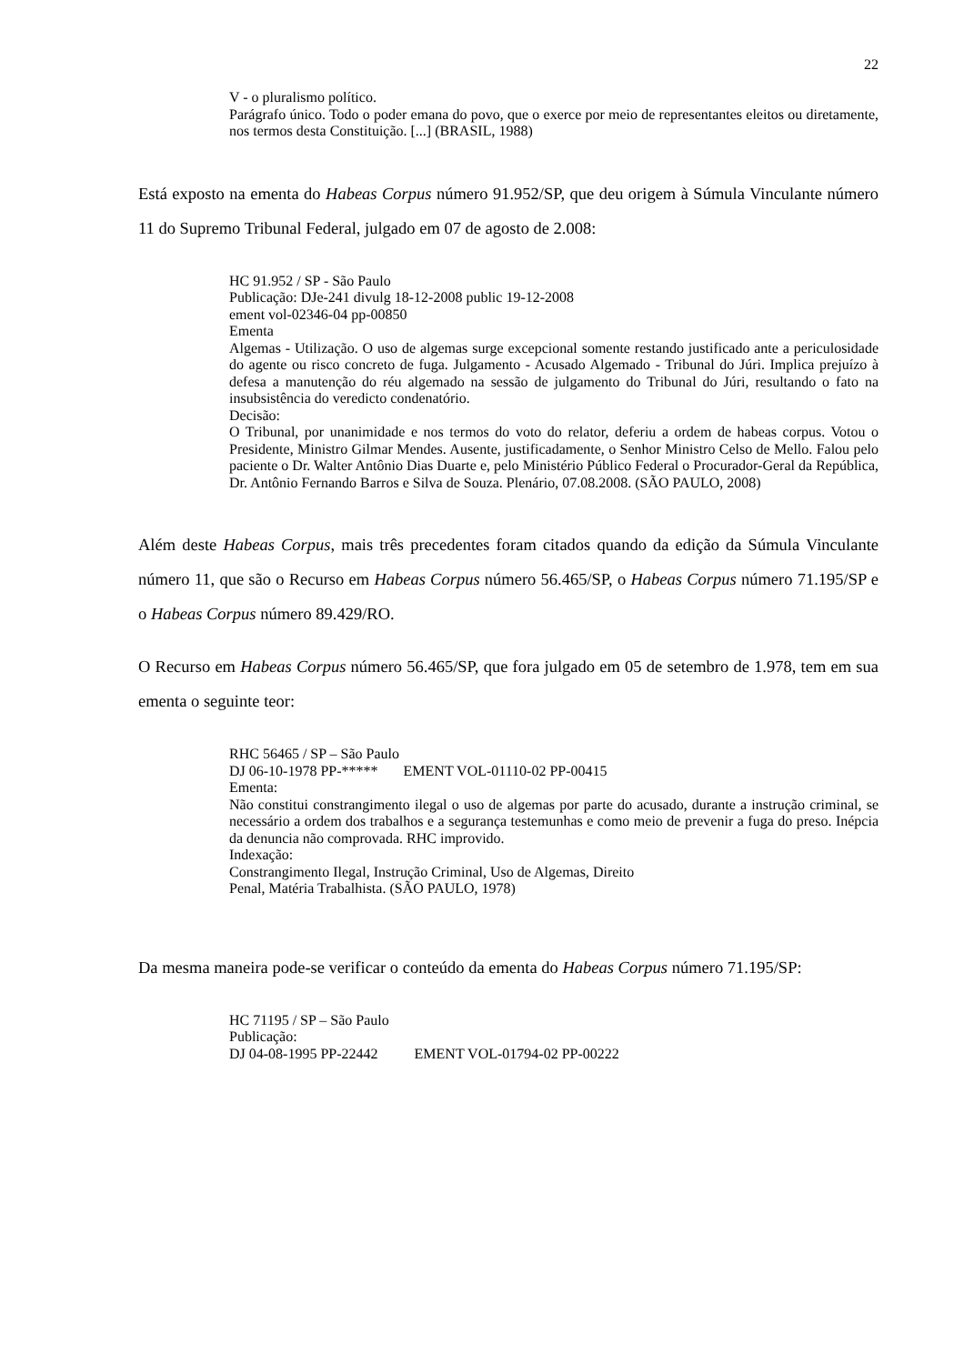22
V - o pluralismo político.
Parágrafo único. Todo o poder emana do povo, que o exerce por meio de representantes eleitos ou diretamente, nos termos desta Constituição. [...] (BRASIL, 1988)
Está exposto na ementa do Habeas Corpus número 91.952/SP, que deu origem à Súmula Vinculante número 11 do Supremo Tribunal Federal, julgado em 07 de agosto de 2.008:
HC 91.952 / SP - São Paulo
Publicação: DJe-241 divulg 18-12-2008 public 19-12-2008
ement vol-02346-04 pp-00850
Ementa
Algemas - Utilização. O uso de algemas surge excepcional somente restando justificado ante a periculosidade do agente ou risco concreto de fuga. Julgamento - Acusado Algemado - Tribunal do Júri. Implica prejuízo à defesa a manutenção do réu algemado na sessão de julgamento do Tribunal do Júri, resultando o fato na insubsistência do veredicto condenatório.
Decisão:
O Tribunal, por unanimidade e nos termos do voto do relator, deferiu a ordem de habeas corpus. Votou o Presidente, Ministro Gilmar Mendes. Ausente, justificadamente, o Senhor Ministro Celso de Mello. Falou pelo paciente o Dr. Walter Antônio Dias Duarte e, pelo Ministério Público Federal o Procurador-Geral da República, Dr. Antônio Fernando Barros e Silva de Souza. Plenário, 07.08.2008. (SÃO PAULO, 2008)
Além deste Habeas Corpus, mais três precedentes foram citados quando da edição da Súmula Vinculante número 11, que são o Recurso em Habeas Corpus número 56.465/SP, o Habeas Corpus número 71.195/SP e o Habeas Corpus número 89.429/RO.
O Recurso em Habeas Corpus número 56.465/SP, que fora julgado em 05 de setembro de 1.978, tem em sua ementa o seguinte teor:
RHC 56465 / SP – São Paulo
DJ 06-10-1978 PP-***** EMENT VOL-01110-02 PP-00415
Ementa:
Não constitui constrangimento ilegal o uso de algemas por parte do acusado, durante a instrução criminal, se necessário a ordem dos trabalhos e a segurança testemunhas e como meio de prevenir a fuga do preso. Inépcia da denuncia não comprovada. RHC improvido.
Indexação:
Constrangimento Ilegal, Instrução Criminal, Uso de Algemas, Direito
Penal, Matéria Trabalhista. (SÃO PAULO, 1978)
Da mesma maneira pode-se verificar o conteúdo da ementa do Habeas Corpus número 71.195/SP:
HC 71195 / SP – São Paulo
Publicação:
DJ 04-08-1995 PP-22442 EMENT VOL-01794-02 PP-00222